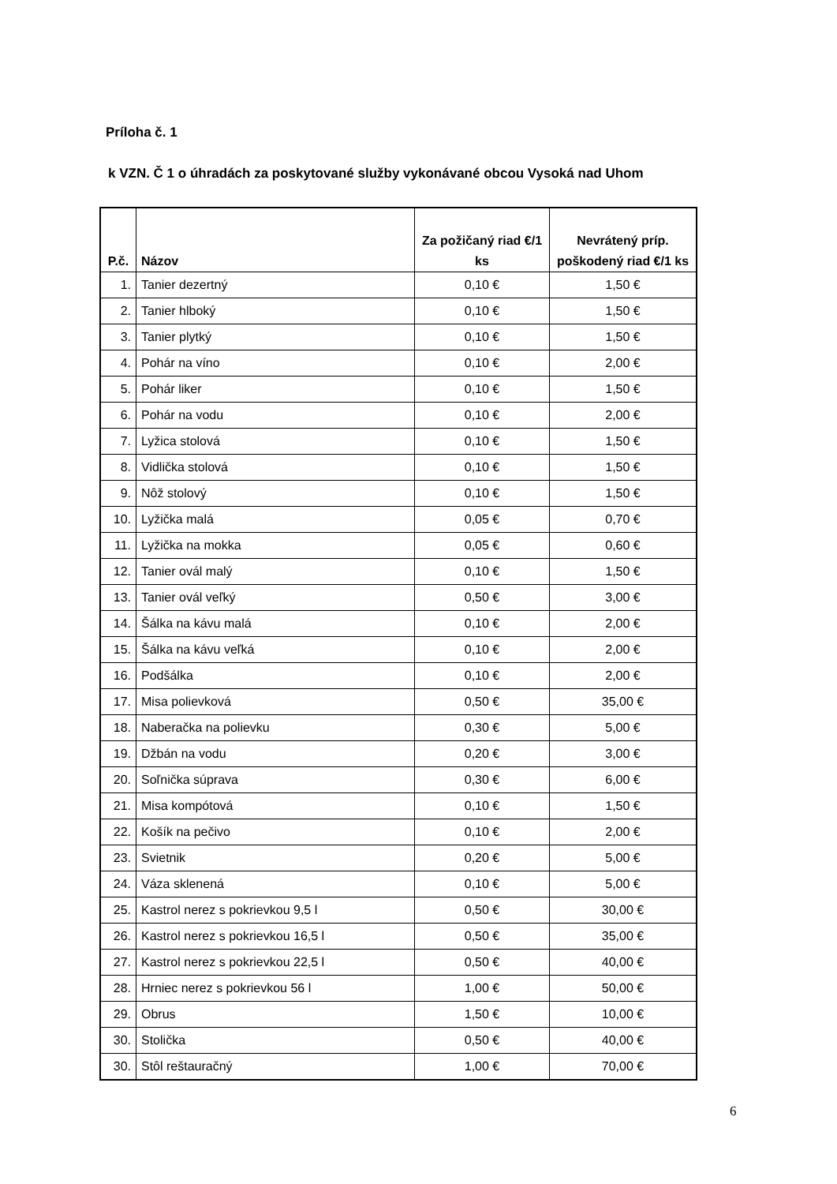Príloha č. 1
k VZN. Č 1 o úhradách za poskytované služby vykonávané obcou Vysoká nad Uhom
| P.č. | Názov | Za požičaný riad €/1 ks | Nevrátený príp. poškodený riad €/1 ks |
| --- | --- | --- | --- |
| 1. | Tanier dezertný | 0,10 € | 1,50 € |
| 2. | Tanier hlboký | 0,10 € | 1,50 € |
| 3. | Tanier plytký | 0,10 € | 1,50 € |
| 4. | Pohár na víno | 0,10 € | 2,00 € |
| 5. | Pohár liker | 0,10 € | 1,50 € |
| 6. | Pohár na vodu | 0,10 € | 2,00 € |
| 7. | Lyžica stolová | 0,10 € | 1,50 € |
| 8. | Vidlička stolová | 0,10 € | 1,50 € |
| 9. | Nôž stolový | 0,10 € | 1,50 € |
| 10. | Lyžička malá | 0,05 € | 0,70 € |
| 11. | Lyžička na mokka | 0,05 € | 0,60 € |
| 12. | Tanier ovál malý | 0,10 € | 1,50 € |
| 13. | Tanier ovál veľký | 0,50 € | 3,00 € |
| 14. | Šálka na kávu malá | 0,10 € | 2,00 € |
| 15. | Šálka na kávu veľká | 0,10 € | 2,00 € |
| 16. | Podšálka | 0,10 € | 2,00 € |
| 17. | Misa polievková | 0,50 € | 35,00 € |
| 18. | Naberačka na polievku | 0,30 € | 5,00 € |
| 19. | Džbán na vodu | 0,20 € | 3,00 € |
| 20. | Soľnička súprava | 0,30 € | 6,00 € |
| 21. | Misa kompótová | 0,10 € | 1,50 € |
| 22. | Košík na pečivo | 0,10 € | 2,00 € |
| 23. | Svietnik | 0,20 € | 5,00 € |
| 24. | Váza sklenená | 0,10 € | 5,00 € |
| 25. | Kastrol nerez s pokrievkou 9,5 l | 0,50 € | 30,00 € |
| 26. | Kastrol nerez s pokrievkou 16,5 l | 0,50 € | 35,00 € |
| 27. | Kastrol nerez s pokrievkou 22,5 l | 0,50 € | 40,00 € |
| 28. | Hrniec nerez s pokrievkou 56 l | 1,00 € | 50,00 € |
| 29. | Obrus | 1,50 € | 10,00 € |
| 30. | Stolička | 0,50 € | 40,00 € |
| 30. | Stôl reštauračný | 1,00 € | 70,00 € |
6